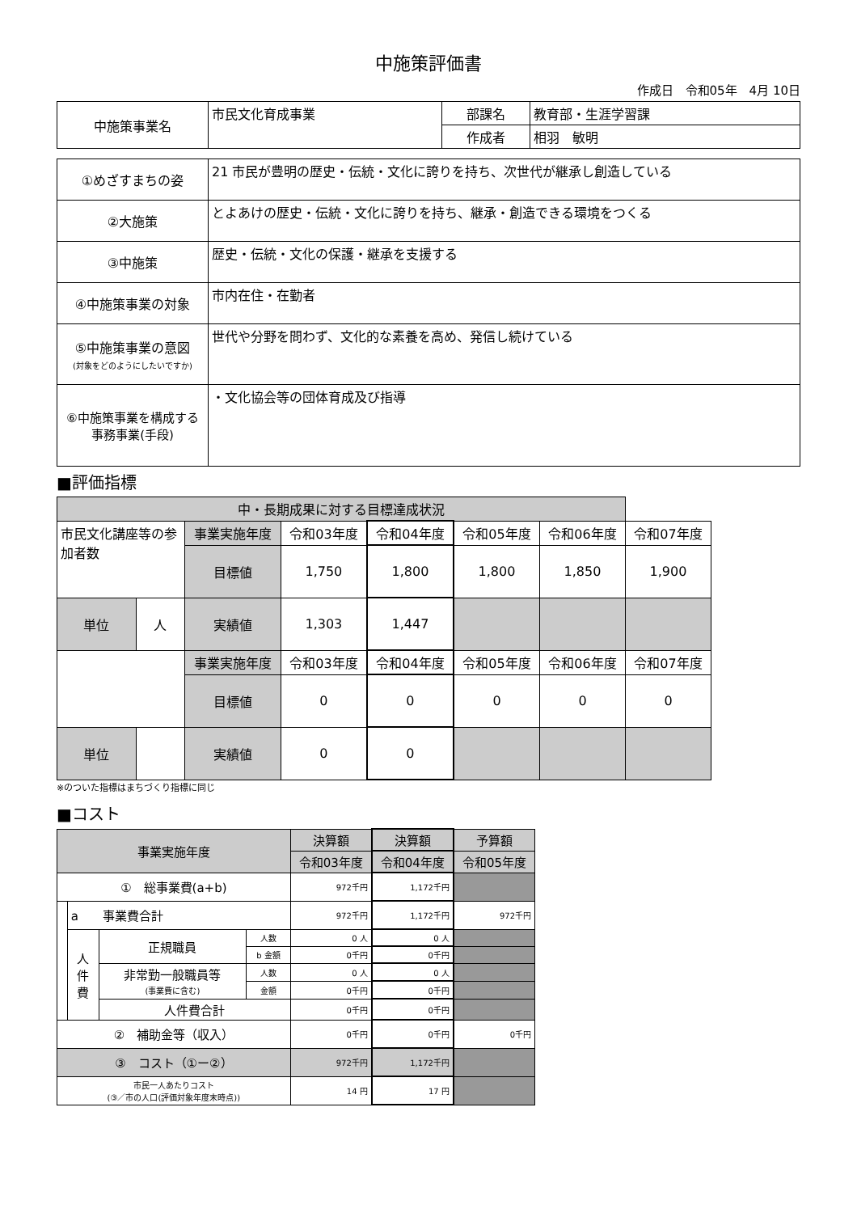中施策評価書
作成日　令和05年　4月 10日
| 中施策事業名 | 市民文化育成事業 | 部課名 | 教育部・生涯学習課 |
| | | 作成者 | 相羽 敏明 |
| ①めざすまちの姿 | 21 市民が豊明の歴史・伝統・文化に誇りを持ち、次世代が継承し創造している |
| ②大施策 | とよあけの歴史・伝統・文化に誇りを持ち、継承・創造できる環境をつくる |
| ③中施策 | 歴史・伝統・文化の保護・継承を支援する |
| ④中施策事業の対象 | 市内在住・在勤者 |
| ⑤中施策事業の意図 (対象をどのようにしたいですか) | 世代や分野を問わず、文化的な素養を高め、発信し続けている |
| ⑥中施策事業を構成する 事務事業(手段) | ・文化協会等の団体育成及び指導 |
■評価指標
| 中・長期成果に対する目標達成状況 | | | | | | | |
| 市民文化講座等の参加者数 | | 事業実施年度 | 令和03年度 | 令和04年度 | 令和05年度 | 令和06年度 | 令和07年度 |
| | | 目標値 | 1,750 | 1,800 | 1,800 | 1,850 | 1,900 |
| | | 実績値 | 1,303 | 1,447 | | | |
| 単位 | 人 | | | | | | |
| | | 事業実施年度 | 令和03年度 | 令和04年度 | 令和05年度 | 令和06年度 | 令和07年度 |
| | | 目標値 | 0 | 0 | 0 | 0 | 0 |
| | | 実績値 | 0 | 0 | | | |
| 単位 | | | | | | | |
※のついた指標はまちづくり指標に同じ
■コスト
| 事業実施年度 | | | | 決算額 | 決算額 | 予算額 |
| | | | | 令和03年度 | 令和04年度 | 令和05年度 |
| ① 総事業費(a+b) | | | | 972千円 | 1,172千円 | |
| | a 事業費合計 | | | 972千円 | 1,172千円 | 972千円 |
| | 人 件 費 | 正規職員 | 人数 | 0 人 | 0 人 | |
| | | | b 金額 | 0千円 | 0千円 | |
| | | 非常勤一般職員等 (事業費に含む) | 人数 | 0 人 | 0 人 | |
| | | | 金額 | 0千円 | 0千円 | |
| | | 人件費合計 | | 0千円 | 0千円 | |
| ② 補助金等（収入） | | | | 0千円 | 0千円 | 0千円 |
| ③ コスト（①ー②） | | | | 972千円 | 1,172千円 | |
| 市民一人あたりコスト (③／市の人口(評価対象年度末時点)) | | | | 14 円 | 17 円 | |